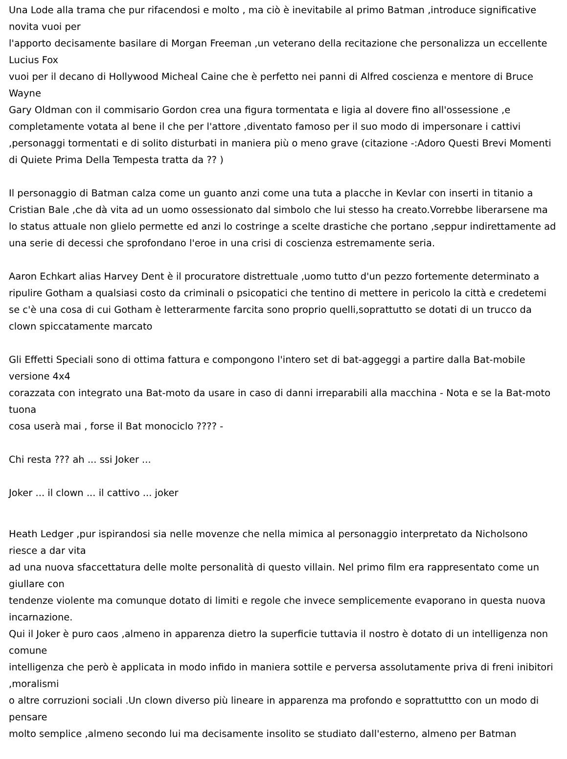Una Lode alla trama che pur rifacendosi e molto , ma ciò è inevitabile al primo Batman ,introduce significative novita vuoi per
l'apporto decisamente basilare di Morgan Freeman ,un veterano della recitazione che personalizza un eccellente Lucius Fox
vuoi per il decano di Hollywood Micheal Caine che è perfetto nei panni di Alfred coscienza e mentore di Bruce Wayne
Gary Oldman con il commisario Gordon crea una figura tormentata e ligia al dovere fino all'ossessione ,e completamente votata al bene il che per l'attore ,diventato famoso per il suo modo di impersonare i cattivi ,personaggi tormentati e di solito disturbati in maniera più o meno grave (citazione -:Adoro Questi Brevi Momenti di Quiete Prima Della Tempesta tratta da ?? )
Il personaggio di Batman calza come un guanto anzi come una tuta a placche in Kevlar con inserti in titanio a Cristian Bale ,che dà vita ad un uomo ossessionato dal simbolo che lui stesso ha creato.Vorrebbe liberarsene ma lo status attuale non glielo permette ed anzi lo costringe a scelte drastiche che portano ,seppur indirettamente ad una serie di decessi che sprofondano l'eroe in una crisi di coscienza estremamente seria.
Aaron Echkart alias Harvey Dent è il procuratore distrettuale ,uomo tutto d'un pezzo fortemente determinato a ripulire Gotham a qualsiasi costo da criminali o psicopatici che tentino di mettere in pericolo la città e credetemi se c'è una cosa di cui Gotham è letterarmente farcita sono proprio quelli,soprattutto se dotati di un trucco da clown spiccatamente marcato
Gli Effetti Speciali sono di ottima fattura e compongono l'intero set di bat-aggeggi a partire dalla Bat-mobile versione 4x4
corazzata con integrato una Bat-moto da usare in caso di danni irreparabili alla macchina - Nota e se la Bat-moto tuona
cosa userà mai , forse il Bat monociclo ???? -
Chi resta ??? ah ... ssi Joker ...
Joker ... il clown ... il cattivo ... joker
Heath Ledger ,pur ispirandosi sia nelle movenze che nella mimica al personaggio interpretato da Nicholsono riesce a dar vita
ad una nuova sfaccettatura delle molte personalità di questo villain. Nel primo film era rappresentato come un giullare con
tendenze violente ma comunque dotato di limiti e regole che invece semplicemente evaporano in questa nuova incarnazione.
Qui il Joker è puro caos ,almeno in apparenza dietro la superficie tuttavia il nostro è dotato di un intelligenza non comune
intelligenza che però è applicata in modo infido in maniera sottile e perversa assolutamente priva di freni inibitori ,moralismi
o altre corruzioni sociali .Un clown diverso più lineare in apparenza ma profondo e soprattuttto con un modo di pensare
molto semplice ,almeno secondo lui ma decisamente insolito se studiato dall'esterno, almeno per Batman